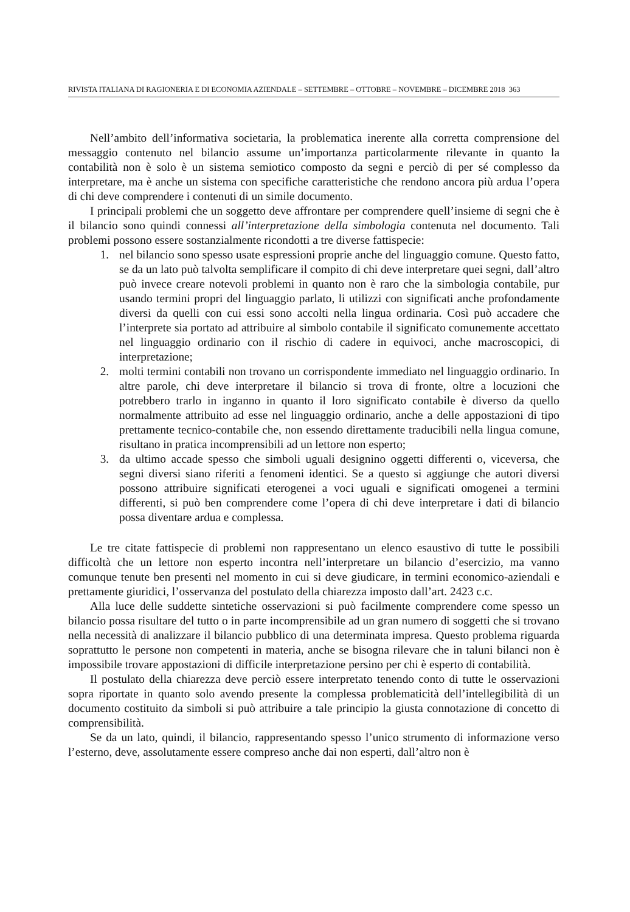RIVISTA ITALIANA DI RAGIONERIA E DI ECONOMIA AZIENDALE – SETTEMBRE – OTTOBRE – NOVEMBRE – DICEMBRE 2018 363
Nell’ambito dell’informativa societaria, la problematica inerente alla corretta comprensione del messaggio contenuto nel bilancio assume un’importanza particolarmente rilevante in quanto la contabilità non è solo è un sistema semiotico composto da segni e perciò di per sé complesso da interpretare, ma è anche un sistema con specifiche caratteristiche che rendono ancora più ardua l’opera di chi deve comprendere i contenuti di un simile documento.
I principali problemi che un soggetto deve affrontare per comprendere quell’insieme di segni che è il bilancio sono quindi connessi all’interpretazione della simbologia contenuta nel documento. Tali problemi possono essere sostanzialmente ricondotti a tre diverse fattispecie:
1. nel bilancio sono spesso usate espressioni proprie anche del linguaggio comune. Questo fatto, se da un lato può talvolta semplificare il compito di chi deve interpretare quei segni, dall’altro può invece creare notevoli problemi in quanto non è raro che la simbologia contabile, pur usando termini propri del linguaggio parlato, li utilizzi con significati anche profondamente diversi da quelli con cui essi sono accolti nella lingua ordinaria. Così può accadere che l’interprete sia portato ad attribuire al simbolo contabile il significato comunemente accettato nel linguaggio ordinario con il rischio di cadere in equivoci, anche macroscopici, di interpretazione;
2. molti termini contabili non trovano un corrispondente immediato nel linguaggio ordinario. In altre parole, chi deve interpretare il bilancio si trova di fronte, oltre a locuzioni che potrebbero trarlo in inganno in quanto il loro significato contabile è diverso da quello normalmente attribuito ad esse nel linguaggio ordinario, anche a delle appostazioni di tipo prettamente tecnico-contabile che, non essendo direttamente traducibili nella lingua comune, risultano in pratica incomprensibili ad un lettore non esperto;
3. da ultimo accade spesso che simboli uguali designino oggetti differenti o, viceversa, che segni diversi siano riferiti a fenomeni identici. Se a questo si aggiunge che autori diversi possono attribuire significati eterogenei a voci uguali e significati omogenei a termini differenti, si può ben comprendere come l’opera di chi deve interpretare i dati di bilancio possa diventare ardua e complessa.
Le tre citate fattispecie di problemi non rappresentano un elenco esaustivo di tutte le possibili difficoltà che un lettore non esperto incontra nell’interpretare un bilancio d’esercizio, ma vanno comunque tenute ben presenti nel momento in cui si deve giudicare, in termini economico-aziendali e prettamente giuridici, l’osservanza del postulato della chiarezza imposto dall’art. 2423 c.c.
Alla luce delle suddette sintetiche osservazioni si può facilmente comprendere come spesso un bilancio possa risultare del tutto o in parte incomprensibile ad un gran numero di soggetti che si trovano nella necessità di analizzare il bilancio pubblico di una determinata impresa. Questo problema riguarda soprattutto le persone non competenti in materia, anche se bisogna rilevare che in taluni bilanci non è impossibile trovare appostazioni di difficile interpretazione persino per chi è esperto di contabilità.
Il postulato della chiarezza deve perciò essere interpretato tenendo conto di tutte le osservazioni sopra riportate in quanto solo avendo presente la complessa problematicità dell’intellegibilità di un documento costituito da simboli si può attribuire a tale principio la giusta connotazione di concetto di comprensibilità.
Se da un lato, quindi, il bilancio, rappresentando spesso l’unico strumento di informazione verso l’esterno, deve, assolutamente essere compreso anche dai non esperti, dall’altro non è